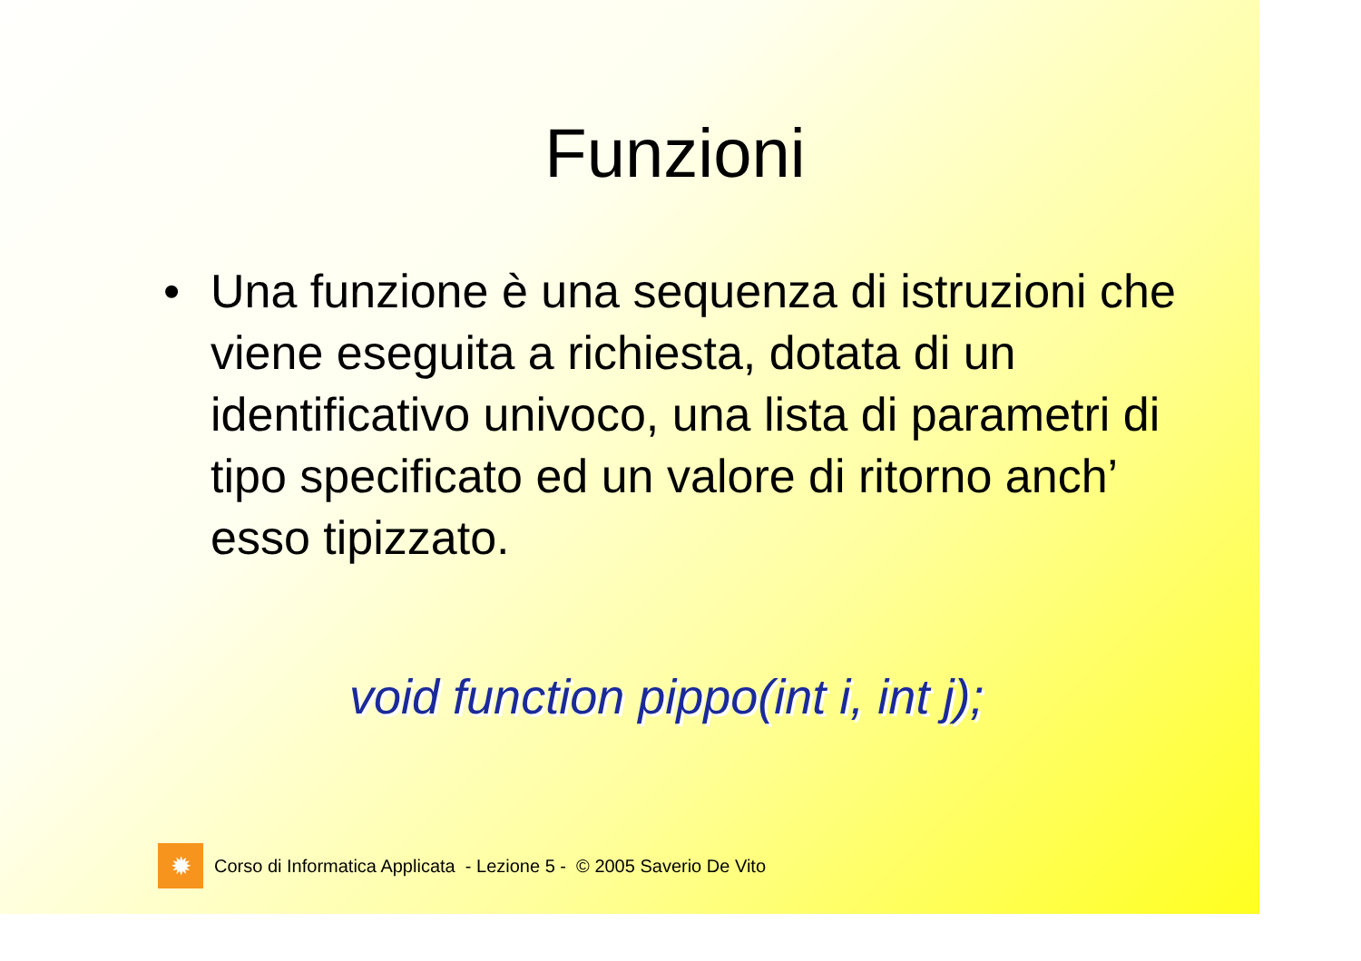Funzioni
• Una funzione è una sequenza di istruzioni che viene eseguita a richiesta, dotata di un identificativo univoco, una lista di parametri di tipo specificato ed un valore di ritorno anch’ esso tipizzato.
void function pippo(int i, int j);
✹
Corso di Informatica Applicata - Lezione 5 - © 2005 Saverio De Vito